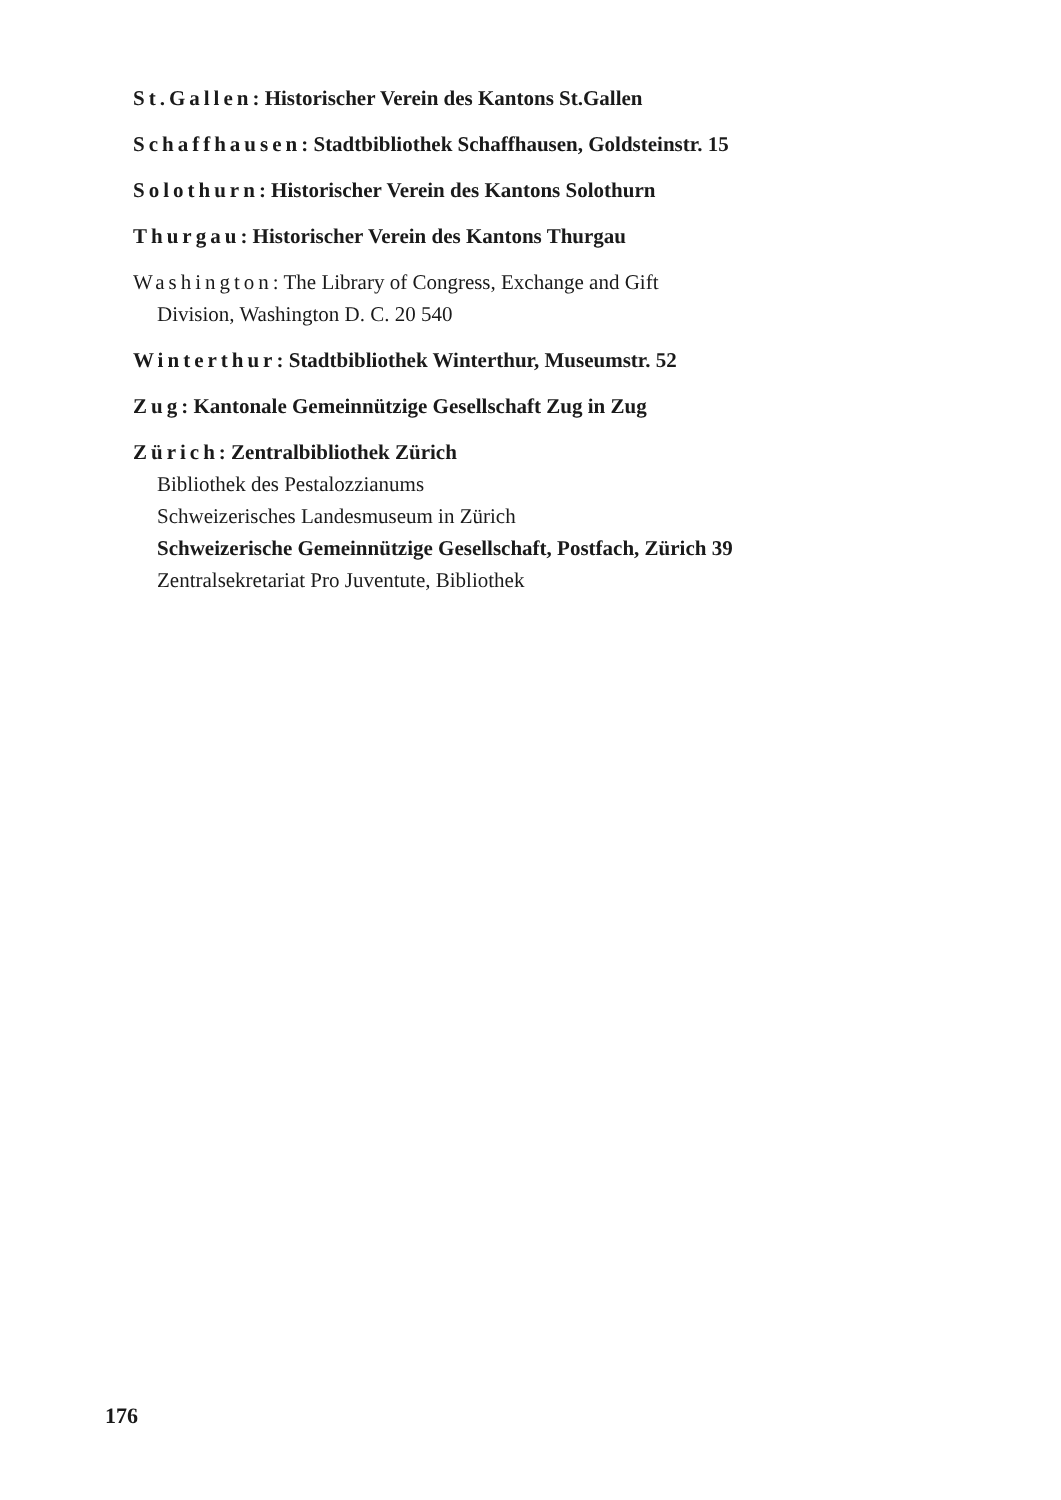St.Gallen: Historischer Verein des Kantons St.Gallen
Schaffhausen: Stadtbibliothek Schaffhausen, Goldsteinstr. 15
Solothurn: Historischer Verein des Kantons Solothurn
Thurgau: Historischer Verein des Kantons Thurgau
Washington: The Library of Congress, Exchange and Gift
Division, Washington D. C. 20 540
Winterthur: Stadtbibliothek Winterthur, Museumstr. 52
Zug: Kantonale Gemeinnützige Gesellschaft Zug in Zug
Zürich: Zentralbibliothek Zürich
Bibliothek des Pestalozzianums
Schweizerisches Landesmuseum in Zürich
Schweizerische Gemeinnützige Gesellschaft, Postfach, Zürich 39
Zentralsekretariat Pro Juventute, Bibliothek
176